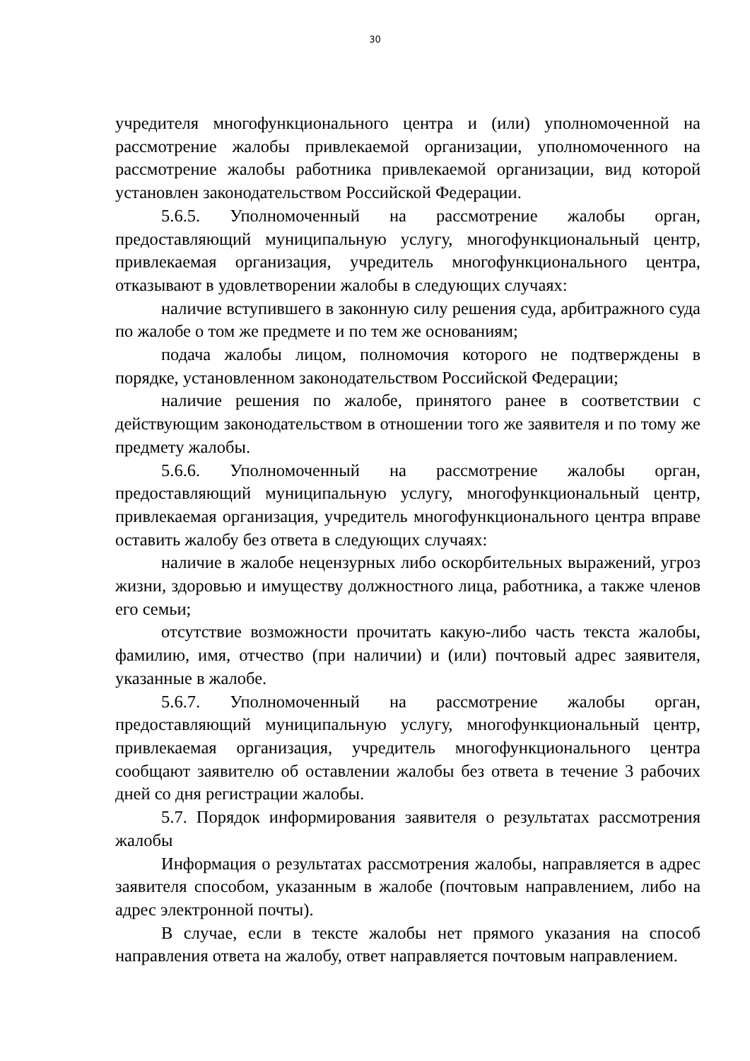30
учредителя многофункционального центра и (или) уполномоченной на рассмотрение жалобы привлекаемой организации, уполномоченного на рассмотрение жалобы работника привлекаемой организации, вид которой установлен законодательством Российской Федерации.
5.6.5. Уполномоченный на рассмотрение жалобы орган, предоставляющий муниципальную услугу, многофункциональный центр, привлекаемая организация, учредитель многофункционального центра, отказывают в удовлетворении жалобы в следующих случаях:
наличие вступившего в законную силу решения суда, арбитражного суда по жалобе о том же предмете и по тем же основаниям;
подача жалобы лицом, полномочия которого не подтверждены в порядке, установленном законодательством Российской Федерации;
наличие решения по жалобе, принятого ранее в соответствии с действующим законодательством в отношении того же заявителя и по тому же предмету жалобы.
5.6.6. Уполномоченный на рассмотрение жалобы орган, предоставляющий муниципальную услугу, многофункциональный центр, привлекаемая организация, учредитель многофункционального центра вправе оставить жалобу без ответа в следующих случаях:
наличие в жалобе нецензурных либо оскорбительных выражений, угроз жизни, здоровью и имуществу должностного лица, работника, а также членов его семьи;
отсутствие возможности прочитать какую-либо часть текста жалобы, фамилию, имя, отчество (при наличии) и (или) почтовый адрес заявителя, указанные в жалобе.
5.6.7. Уполномоченный на рассмотрение жалобы орган, предоставляющий муниципальную услугу, многофункциональный центр, привлекаемая организация, учредитель многофункционального центра сообщают заявителю об оставлении жалобы без ответа в течение 3 рабочих дней со дня регистрации жалобы.
5.7. Порядок информирования заявителя о результатах рассмотрения жалобы
Информация о результатах рассмотрения жалобы, направляется в адрес заявителя способом, указанным в жалобе (почтовым направлением, либо на адрес электронной почты).
В случае, если в тексте жалобы нет прямого указания на способ направления ответа на жалобу, ответ направляется почтовым направлением.